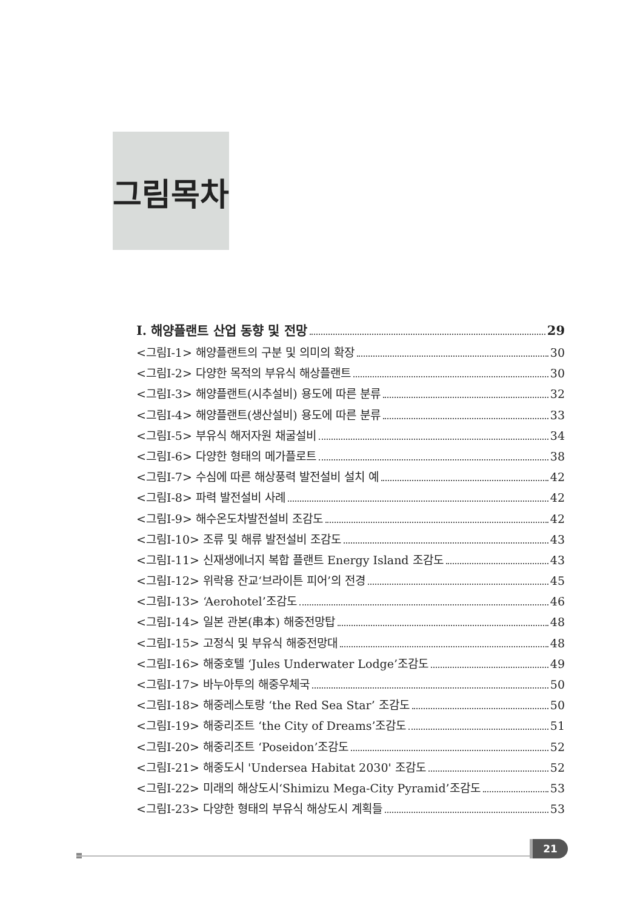그림목차
Ⅰ. 해양플랜트 산업 동향 및 전망 29
<그림Ⅰ-1> 해양플랜트의 구분 및 의미의 확장 30
<그림Ⅰ-2> 다양한 목적의 부유식 해상플랜트 30
<그림Ⅰ-3> 해양플랜트(시추설비) 용도에 따른 분류 32
<그림Ⅰ-4> 해양플랜트(생산설비) 용도에 따른 분류 33
<그림Ⅰ-5> 부유식 해저자원 채굴설비 34
<그림Ⅰ-6> 다양한 형태의 메가플로트 38
<그림Ⅰ-7> 수심에 따른 해상풍력 발전설비 설치 예 42
<그림Ⅰ-8> 파력 발전설비 사례 42
<그림Ⅰ-9> 해수온도차발전설비 조감도 42
<그림Ⅰ-10> 조류 및 해류 발전설비 조감도 43
<그림Ⅰ-11> 신재생에너지 복합 플랜트 Energy Island 조감도 43
<그림Ⅰ-12> 위락용 잔교‘브라이튼 피어’의 전경 45
<그림Ⅰ-13> ‘Aerohotel’조감도 46
<그림Ⅰ-14> 일본 관본(串本) 해중전망탑 48
<그림Ⅰ-15> 고정식 및 부유식 해중전망대 48
<그림Ⅰ-16> 해중호텔 ‘Jules Underwater Lodge’조감도 49
<그림Ⅰ-17> 바누아투의 해중우체국 50
<그림Ⅰ-18> 해중레스토랑 ‘the Red Sea Star’ 조감도 50
<그림Ⅰ-19> 해중리조트 ‘the City of Dreams’조감도 51
<그림Ⅰ-20> 해중리조트 ‘Poseidon’조감도 52
<그림Ⅰ-21> 해중도시 'Undersea Habitat 2030' 조감도 52
<그림Ⅰ-22> 미래의 해상도시‘Shimizu Mega-City Pyramid’조감도 53
<그림Ⅰ-23> 다양한 형태의 부유식 해상도시 계획들 53
21